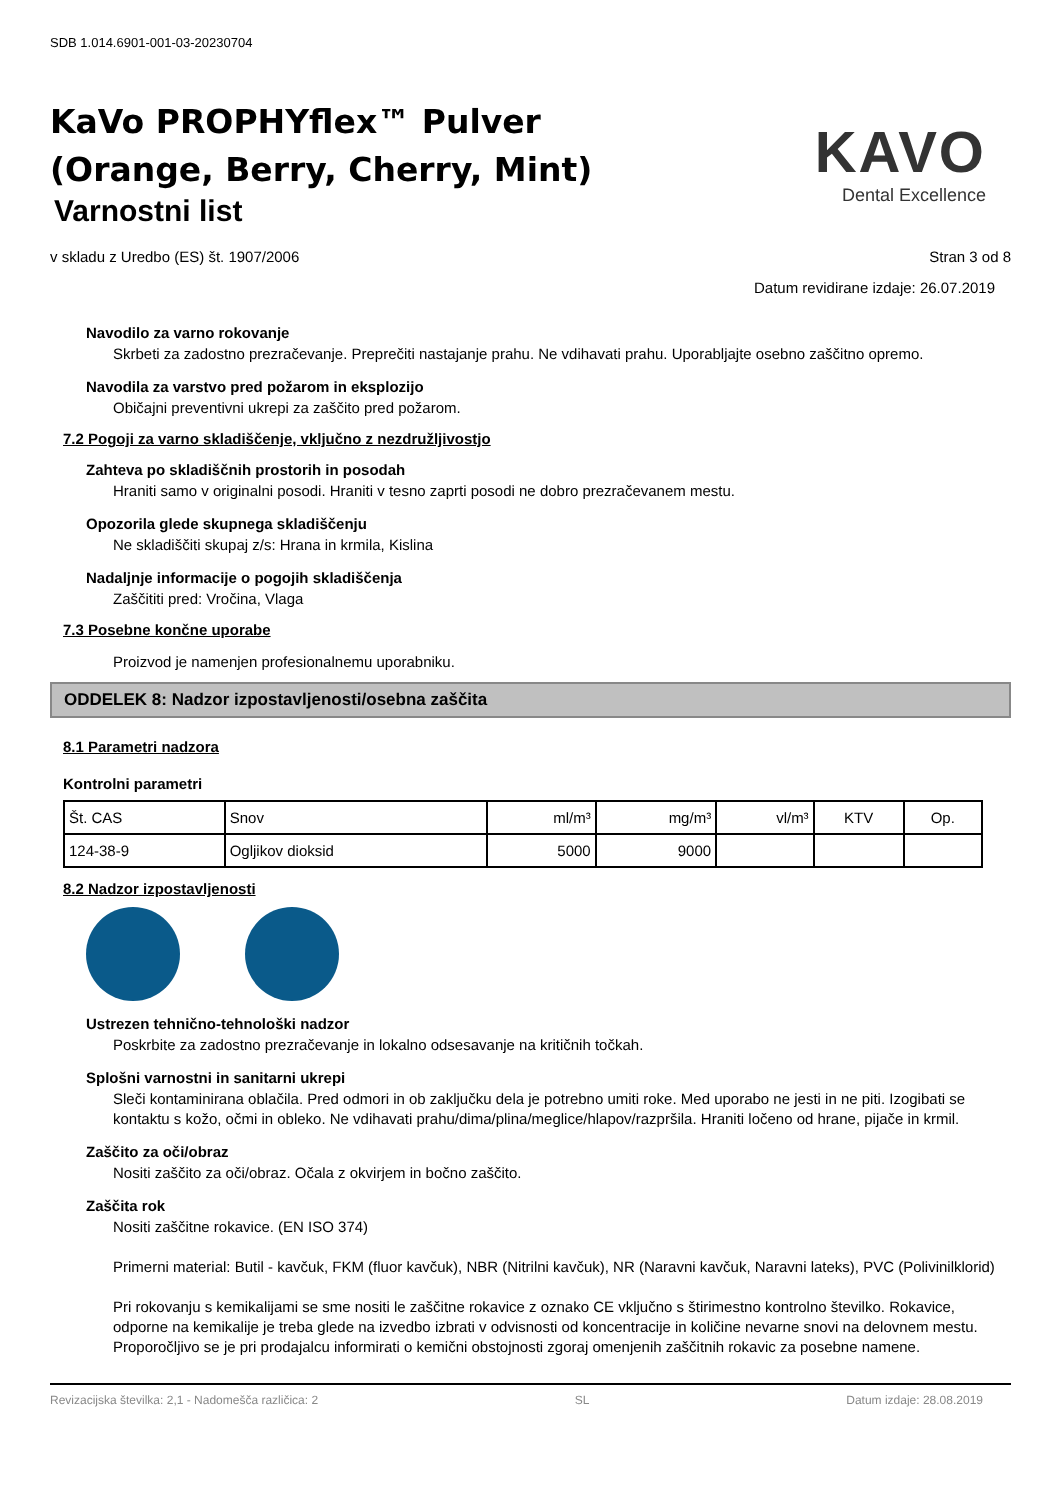SDB 1.014.6901-001-03-20230704
KaVo PROPHYflex™ Pulver
(Orange, Berry, Cherry, Mint)
Varnostni list
KAVO
Dental Excellence
v skladu z Uredbo (ES) št. 1907/2006
Stran 3 od 8
Datum revidirane izdaje: 26.07.2019
Navodilo za varno rokovanje
Skrbeti za zadostno prezračevanje. Preprečiti nastajanje prahu. Ne vdihavati prahu. Uporabljajte osebno zaščitno opremo.
Navodila za varstvo pred požarom in eksplozijo
Običajni preventivni ukrepi za zaščito pred požarom.
7.2 Pogoji za varno skladiščenje, vključno z nezdružljivostjo
Zahteva po skladiščnih prostorih in posodah
Hraniti samo v originalni posodi. Hraniti v tesno zaprti posodi ne dobro prezračevanem mestu.
Opozorila glede skupnega skladiščenju
Ne skladiščiti skupaj z/s: Hrana in krmila, Kislina
Nadaljnje informacije o pogojih skladiščenja
Zaščititi pred: Vročina, Vlaga
7.3 Posebne končne uporabe
Proizvod je namenjen profesionalnemu uporabniku.
ODDELEK 8: Nadzor izpostavljenosti/osebna zaščita
8.1 Parametri nadzora
Kontrolni parametri
| Št. CAS | Snov | ml/m³ | mg/m³ | vl/m³ | KTV | Op. |
| --- | --- | --- | --- | --- | --- | --- |
| 124-38-9 | Ogljikov dioksid | 5000 | 9000 | | | |
8.2 Nadzor izpostavljenosti
Ustrezen tehnično-tehnološki nadzor
Poskrbite za zadostno prezračevanje in lokalno odsesavanje na kritičnih točkah.
Splošni varnostni in sanitarni ukrepi
Sleči kontaminirana oblačila. Pred odmori in ob zaključku dela je potrebno umiti roke. Med uporabo ne jesti in ne piti. Izogibati se kontaktu s kožo, očmi in obleko. Ne vdihavati prahu/dima/plina/meglice/hlapov/razpršila. Hraniti ločeno od hrane, pijače in krmil.
Zaščito za oči/obraz
Nositi zaščito za oči/obraz. Očala z okvirjem in bočno zaščito.
Zaščita rok
Nositi zaščitne rokavice. (EN ISO 374)
Primerni material: Butil - kavčuk, FKM (fluor kavčuk), NBR (Nitrilni kavčuk), NR (Naravni kavčuk, Naravni lateks), PVC (Polivinilklorid)
Pri rokovanju s kemikalijami se sme nositi le zaščitne rokavice z oznako CE vključno s štirimestno kontrolno številko. Rokavice, odporne na kemikalije je treba glede na izvedbo izbrati v odvisnosti od koncentracije in količine nevarne snovi na delovnem mestu. Proporočljivo se je pri prodajalcu informirati o kemični obstojnosti zgoraj omenjenih zaščitnih rokavic za posebne namene.
Revizacijska številka: 2,1 - Nadomešča različica: 2 SL Datum izdaje: 28.08.2019